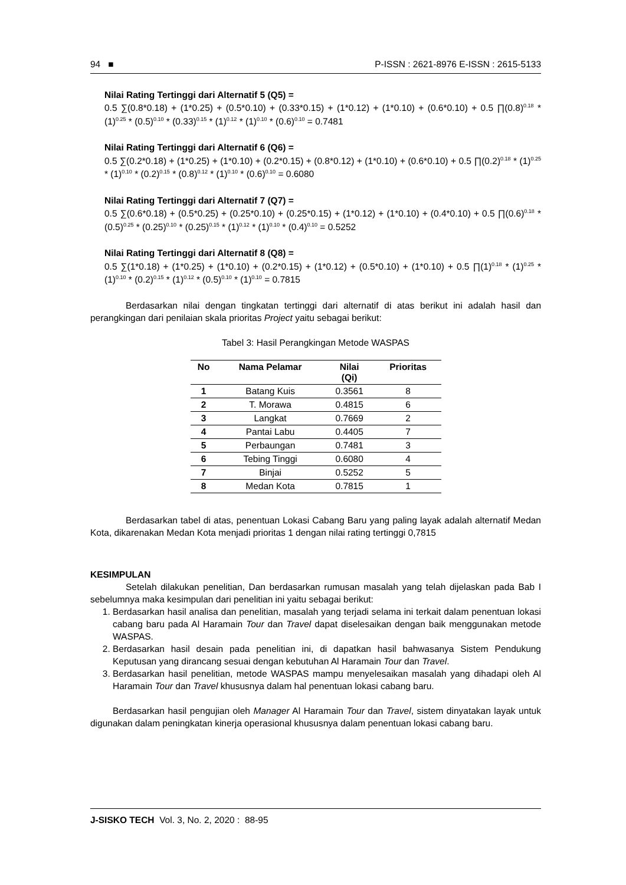94 ■ P-ISSN : 2621-8976 E-ISSN : 2615-5133
Nilai Rating Tertinggi dari Alternatif 5 (Q5) =
0.5 ∑(0.8*0.18) + (1*0.25) + (0.5*0.10) + (0.33*0.15) + (1*0.12) + (1*0.10) + (0.6*0.10) + 0.5 ∏(0.8)<sup>0.18</sup> * (1)<sup>0.25</sup> * (0.5)<sup>0.10</sup> * (0.33)<sup>0.15</sup> * (1)<sup>0.12</sup> * (1)<sup>0.10</sup> * (0.6)<sup>0.10</sup> = 0.7481
Nilai Rating Tertinggi dari Alternatif 6 (Q6) =
0.5 ∑(0.2*0.18) + (1*0.25) + (1*0.10) + (0.2*0.15) + (0.8*0.12) + (1*0.10) + (0.6*0.10) + 0.5 ∏(0.2)<sup>0.18</sup> * (1)<sup>0.25</sup> * (1)<sup>0.10</sup> * (0.2)<sup>0.15</sup> * (0.8)<sup>0.12</sup> * (1)<sup>0.10</sup> * (0.6)<sup>0.10</sup> = 0.6080
Nilai Rating Tertinggi dari Alternatif 7 (Q7) =
0.5 ∑(0.6*0.18) + (0.5*0.25) + (0.25*0.10) + (0.25*0.15) + (1*0.12) + (1*0.10) + (0.4*0.10) + 0.5 ∏(0.6)<sup>0.18</sup> * (0.5)<sup>0.25</sup> * (0.25)<sup>0.10</sup> * (0.25)<sup>0.15</sup> * (1)<sup>0.12</sup> * (1)<sup>0.10</sup> * (0.4)<sup>0.10</sup> = 0.5252
Nilai Rating Tertinggi dari Alternatif 8 (Q8) =
0.5 ∑(1*0.18) + (1*0.25) + (1*0.10) + (0.2*0.15) + (1*0.12) + (0.5*0.10) + (1*0.10) + 0.5 ∏(1)<sup>0.18</sup> * (1)<sup>0.25</sup> * (1)<sup>0.10</sup> * (0.2)<sup>0.15</sup> * (1)<sup>0.12</sup> * (0.5)<sup>0.10</sup> * (1)<sup>0.10</sup> = 0.7815
Berdasarkan nilai dengan tingkatan tertinggi dari alternatif di atas berikut ini adalah hasil dan perangkingan dari penilaian skala prioritas Project yaitu sebagai berikut:
Tabel 3: Hasil Perangkingan Metode WASPAS
| No | Nama Pelamar | Nilai (Qi) | Prioritas |
| --- | --- | --- | --- |
| 1 | Batang Kuis | 0.3561 | 8 |
| 2 | T. Morawa | 0.4815 | 6 |
| 3 | Langkat | 0.7669 | 2 |
| 4 | Pantai Labu | 0.4405 | 7 |
| 5 | Perbaungan | 0.7481 | 3 |
| 6 | Tebing Tinggi | 0.6080 | 4 |
| 7 | Binjai | 0.5252 | 5 |
| 8 | Medan Kota | 0.7815 | 1 |
Berdasarkan tabel di atas, penentuan Lokasi Cabang Baru yang paling layak adalah alternatif Medan Kota, dikarenakan Medan Kota menjadi prioritas 1 dengan nilai rating tertinggi 0,7815
KESIMPULAN
Setelah dilakukan penelitian, Dan berdasarkan rumusan masalah yang telah dijelaskan pada Bab I sebelumnya maka kesimpulan dari penelitian ini yaitu sebagai berikut:
1. Berdasarkan hasil analisa dan penelitian, masalah yang terjadi selama ini terkait dalam penentuan lokasi cabang baru pada Al Haramain Tour dan Travel dapat diselesaikan dengan baik menggunakan metode WASPAS.
2. Berdasarkan hasil desain pada penelitian ini, di dapatkan hasil bahwasanya Sistem Pendukung Keputusan yang dirancang sesuai dengan kebutuhan Al Haramain Tour dan Travel.
3. Berdasarkan hasil penelitian, metode WASPAS mampu menyelesaikan masalah yang dihadapi oleh Al Haramain Tour dan Travel khususnya dalam hal penentuan lokasi cabang baru.
Berdasarkan hasil pengujian oleh Manager Al Haramain Tour dan Travel, sistem dinyatakan layak untuk digunakan dalam peningkatan kinerja operasional khususnya dalam penentuan lokasi cabang baru.
J-SISKO TECH Vol. 3, No. 2, 2020 : 88-95